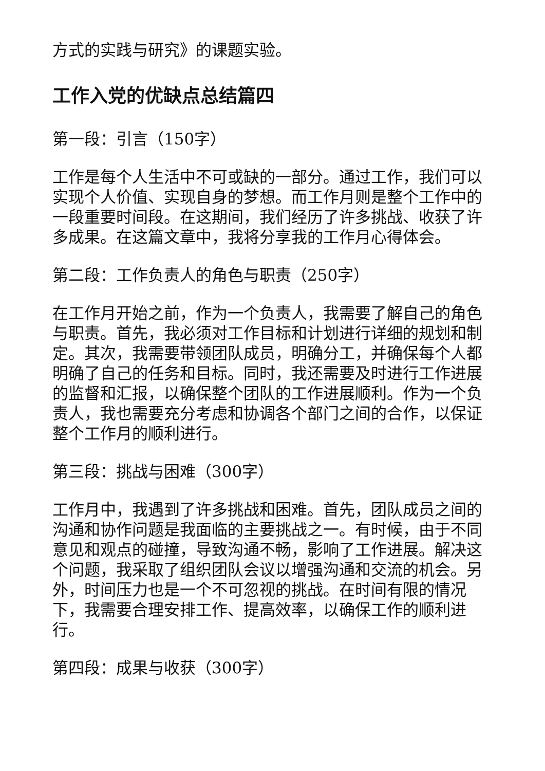方式的实践与研究》的课题实验。
工作入党的优缺点总结篇四
第一段：引言（150字）
工作是每个人生活中不可或缺的一部分。通过工作，我们可以实现个人价值、实现自身的梦想。而工作月则是整个工作中的一段重要时间段。在这期间，我们经历了许多挑战、收获了许多成果。在这篇文章中，我将分享我的工作月心得体会。
第二段：工作负责人的角色与职责（250字）
在工作月开始之前，作为一个负责人，我需要了解自己的角色与职责。首先，我必须对工作目标和计划进行详细的规划和制定。其次，我需要带领团队成员，明确分工，并确保每个人都明确了自己的任务和目标。同时，我还需要及时进行工作进展的监督和汇报，以确保整个团队的工作进展顺利。作为一个负责人，我也需要充分考虑和协调各个部门之间的合作，以保证整个工作月的顺利进行。
第三段：挑战与困难（300字）
工作月中，我遇到了许多挑战和困难。首先，团队成员之间的沟通和协作问题是我面临的主要挑战之一。有时候，由于不同意见和观点的碰撞，导致沟通不畅，影响了工作进展。解决这个问题，我采取了组织团队会议以增强沟通和交流的机会。另外，时间压力也是一个不可忽视的挑战。在时间有限的情况下，我需要合理安排工作、提高效率，以确保工作的顺利进行。
第四段：成果与收获（300字）